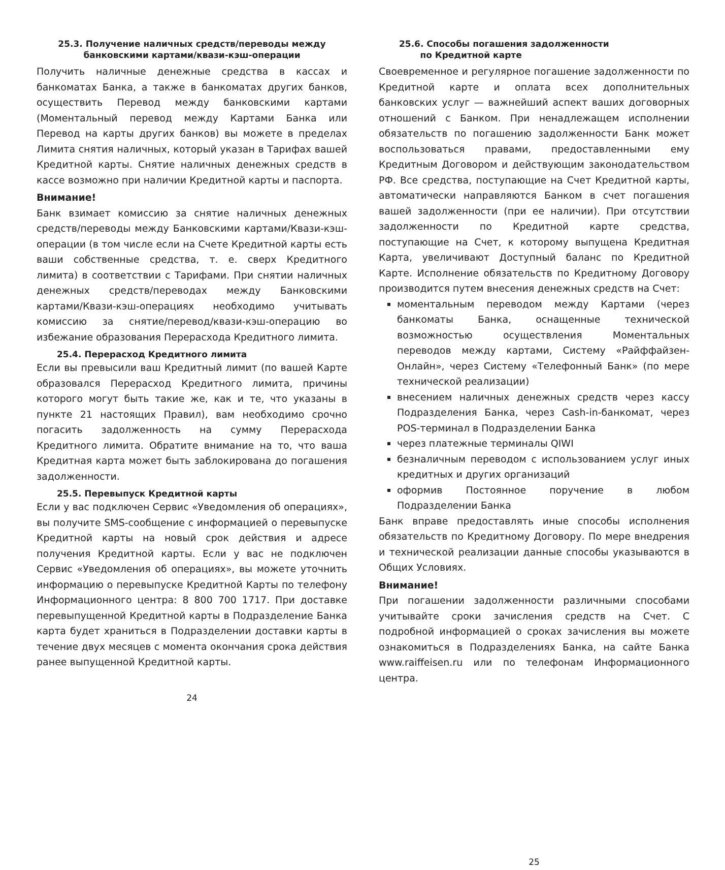25.3. Получение наличных средств/переводы между банковскими картами/квази-кэш-операции
Получить наличные денежные средства в кассах и банкоматах Банка, а также в банкоматах других банков, осуществить Перевод между банковскими картами (Моментальный перевод между Картами Банка или Перевод на карты других банков) вы можете в пределах Лимита снятия наличных, который указан в Тарифах вашей Кредитной карты. Снятие наличных денежных средств в кассе возможно при наличии Кредитной карты и паспорта.
Внимание!
Банк взимает комиссию за снятие наличных денежных средств/переводы между Банковскими картами/Квази-кэш-операции (в том числе если на Счете Кредитной карты есть ваши собственные средства, т. е. сверх Кредитного лимита) в соответствии с Тарифами. При снятии наличных денежных средств/переводах между Банковскими картами/Квази-кэш-операциях необходимо учитывать комиссию за снятие/перевод/квази-кэш-операцию во избежание образования Перерасхода Кредитного лимита.
25.4. Перерасход Кредитного лимита
Если вы превысили ваш Кредитный лимит (по вашей Карте образовался Перерасход Кредитного лимита, причины которого могут быть такие же, как и те, что указаны в пункте 21 настоящих Правил), вам необходимо срочно погасить задолженность на сумму Перерасхода Кредитного лимита. Обратите внимание на то, что ваша Кредитная карта может быть заблокирована до погашения задолженности.
25.5. Перевыпуск Кредитной карты
Если у вас подключен Сервис «Уведомления об операциях», вы получите SMS-сообщение с информацией о перевыпуске Кредитной карты на новый срок действия и адресе получения Кредитной карты. Если у вас не подключен Сервис «Уведомления об операциях», вы можете уточнить информацию о перевыпуске Кредитной Карты по телефону Информационного центра: 8 800 700 1717. При доставке перевыпущенной Кредитной карты в Подразделение Банка карта будет храниться в Подразделении доставки карты в течение двух месяцев с момента окончания срока действия ранее выпущенной Кредитной карты.
24
25.6. Способы погашения задолженности
по Кредитной карте
Своевременное и регулярное погашение задолженности по Кредитной карте и оплата всех дополнительных банковских услуг — важнейший аспект ваших договорных отношений с Банком. При ненадлежащем исполнении обязательств по погашению задолженности Банк может воспользоваться правами, предоставленными ему Кредитным Договором и действующим законодательством РФ. Все средства, поступающие на Счет Кредитной карты, автоматически направляются Банком в счет погашения вашей задолженности (при ее наличии). При отсутствии задолженности по Кредитной карте средства, поступающие на Счет, к которому выпущена Кредитная Карта, увеличивают Доступный баланс по Кредитной Карте. Исполнение обязательств по Кредитному Договору производится путем внесения денежных средств на Счет:
моментальным переводом между Картами (через банкоматы Банка, оснащенные технической возможностью осуществления Моментальных переводов между картами, Систему «Райффайзен-Онлайн», через Систему «Телефонный Банк» (по мере технической реализации)
внесением наличных денежных средств через кассу Подразделения Банка, через Cash-in-банкомат, через POS-терминал в Подразделении Банка
через платежные терминалы QIWI
безналичным переводом с использованием услуг иных кредитных и других организаций
оформив Постоянное поручение в любом Подразделении Банка
Банк вправе предоставлять иные способы исполнения обязательств по Кредитному Договору. По мере внедрения и технической реализации данные способы указываются в Общих Условиях.
Внимание!
При погашении задолженности различными способами учитывайте сроки зачисления средств на Счет. С подробной информацией о сроках зачисления вы можете ознакомиться в Подразделениях Банка, на сайте Банка www.raiffeisen.ru или по телефонам Информационного центра.
25